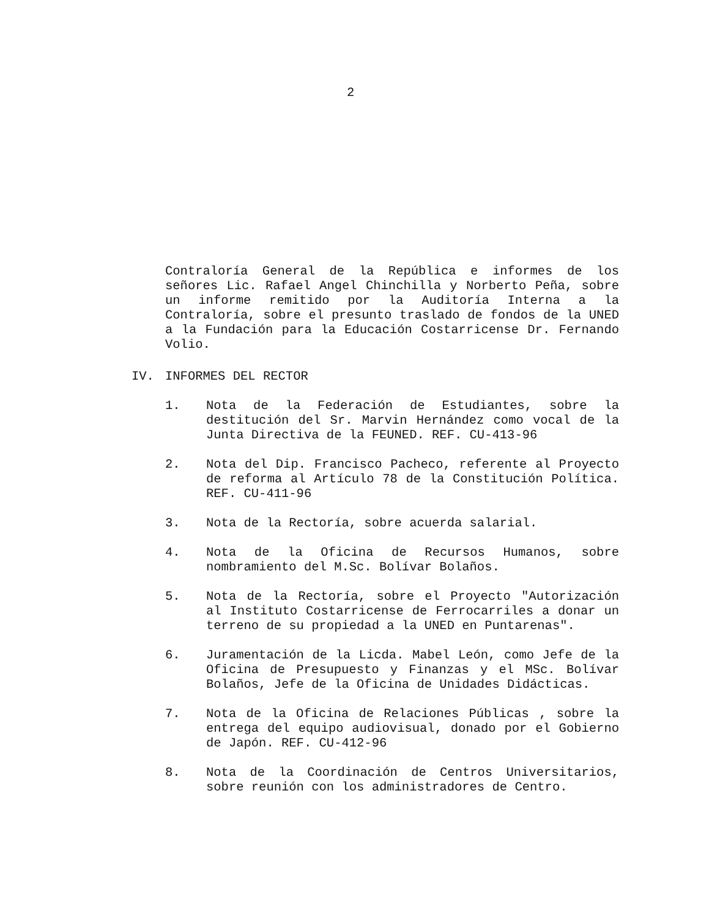2
Contraloría General de la República e informes de los señores Lic. Rafael Angel Chinchilla y Norberto Peña, sobre un informe remitido por la Auditoría Interna a la Contraloría, sobre el presunto traslado de fondos de la UNED a la Fundación para la Educación Costarricense Dr. Fernando Volio.
IV. INFORMES DEL RECTOR
1. Nota de la Federación de Estudiantes, sobre la destitución del Sr. Marvin Hernández como vocal de la Junta Directiva de la FEUNED. REF. CU-413-96
2. Nota del Dip. Francisco Pacheco, referente al Proyecto de reforma al Artículo 78 de la Constitución Política. REF. CU-411-96
3. Nota de la Rectoría, sobre acuerda salarial.
4. Nota de la Oficina de Recursos Humanos, sobre nombramiento del M.Sc. Bolívar Bolaños.
5. Nota de la Rectoría, sobre el Proyecto "Autorización al Instituto Costarricense de Ferrocarriles a donar un terreno de su propiedad a la UNED en Puntarenas".
6. Juramentación de la Licda. Mabel León, como Jefe de la Oficina de Presupuesto y Finanzas y el MSc. Bolívar Bolaños, Jefe de la Oficina de Unidades Didácticas.
7. Nota de la Oficina de Relaciones Públicas , sobre la entrega del equipo audiovisual, donado por el Gobierno de Japón. REF. CU-412-96
8. Nota de la Coordinación de Centros Universitarios, sobre reunión con los administradores de Centro.